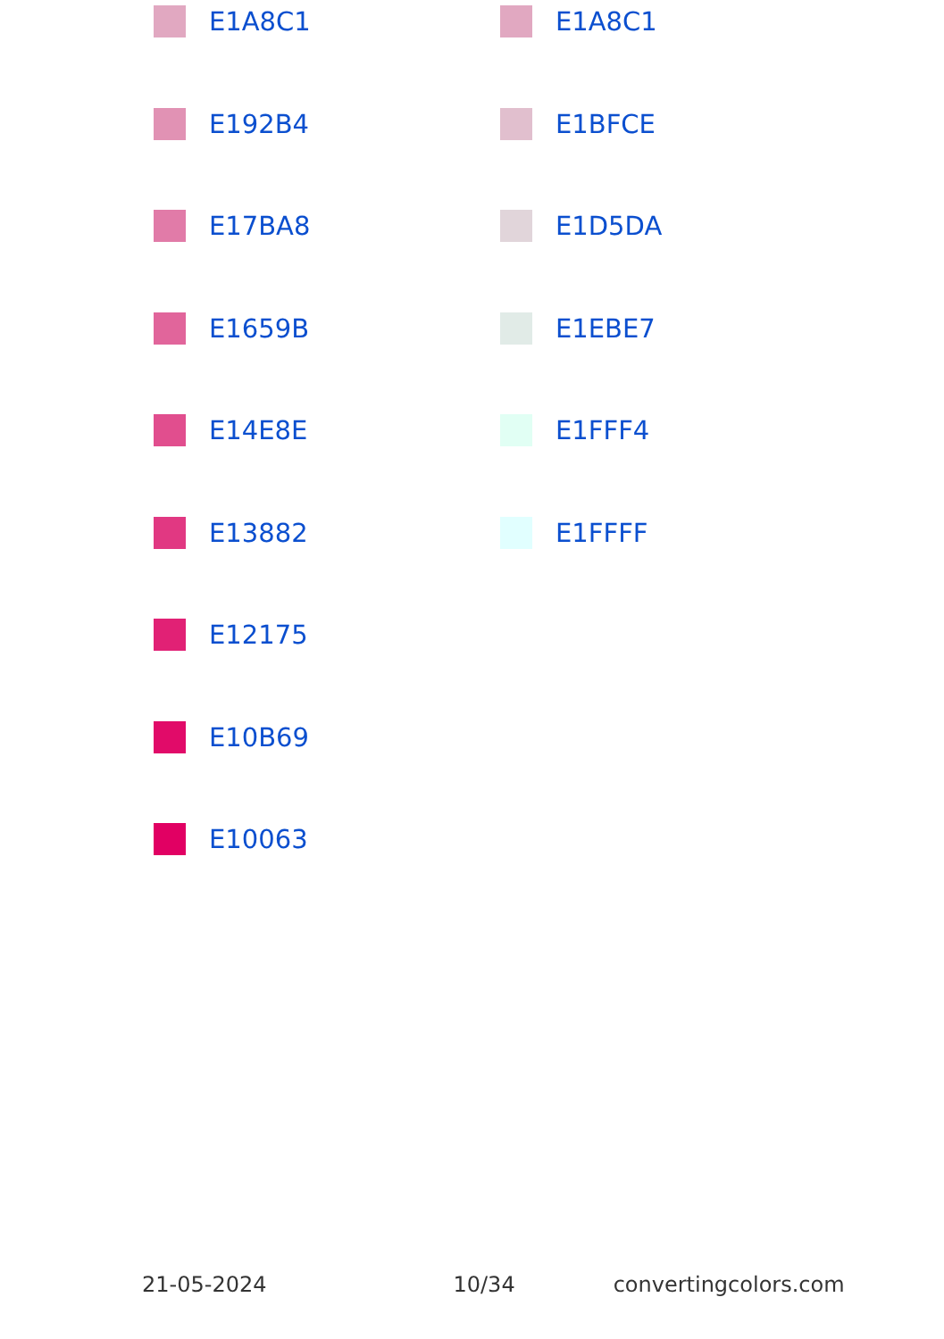E1A8C1
E192B4
E17BA8
E1659B
E14E8E
E13882
E12175
E10B69
E10063
E1A8C1
E1BFCE
E1D5DA
E1EBE7
E1FFF4
E1FFFF
21-05-2024 10/34 convertingcolors.com